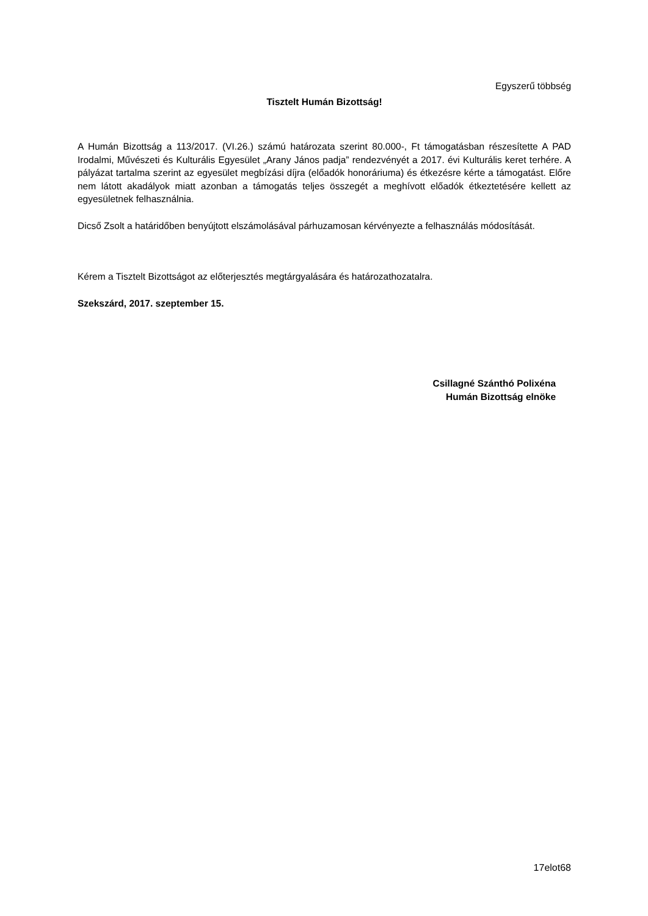Egyszerű többség
Tisztelt Humán Bizottság!
A Humán Bizottság a 113/2017. (VI.26.) számú határozata szerint 80.000-, Ft támogatásban részesítette A PAD Irodalmi, Művészeti és Kulturális Egyesület „Arany János padja” rendezvényét a 2017. évi Kulturális keret terhére. A pályázat tartalma szerint az egyesület megbízási díjra (előadók honoráriuma) és étkezésre kérte a támogatást. Előre nem látott akadályok miatt azonban a támogatás teljes összegét a meghívott előadók étkeztetésére kellett az egyesületnek felhasználnia.
Dicső Zsolt a határidőben benyújtott elszámolásával párhuzamosan kérvényezte a felhasználás módosítását.
Kérem a Tisztelt Bizottságot az előterjesztés megtárgyalására és határozathozatalra.
Szekszárd, 2017. szeptember 15.
Csillagné Szánthó Polixéna
Humán Bizottság elnöke
17elot68